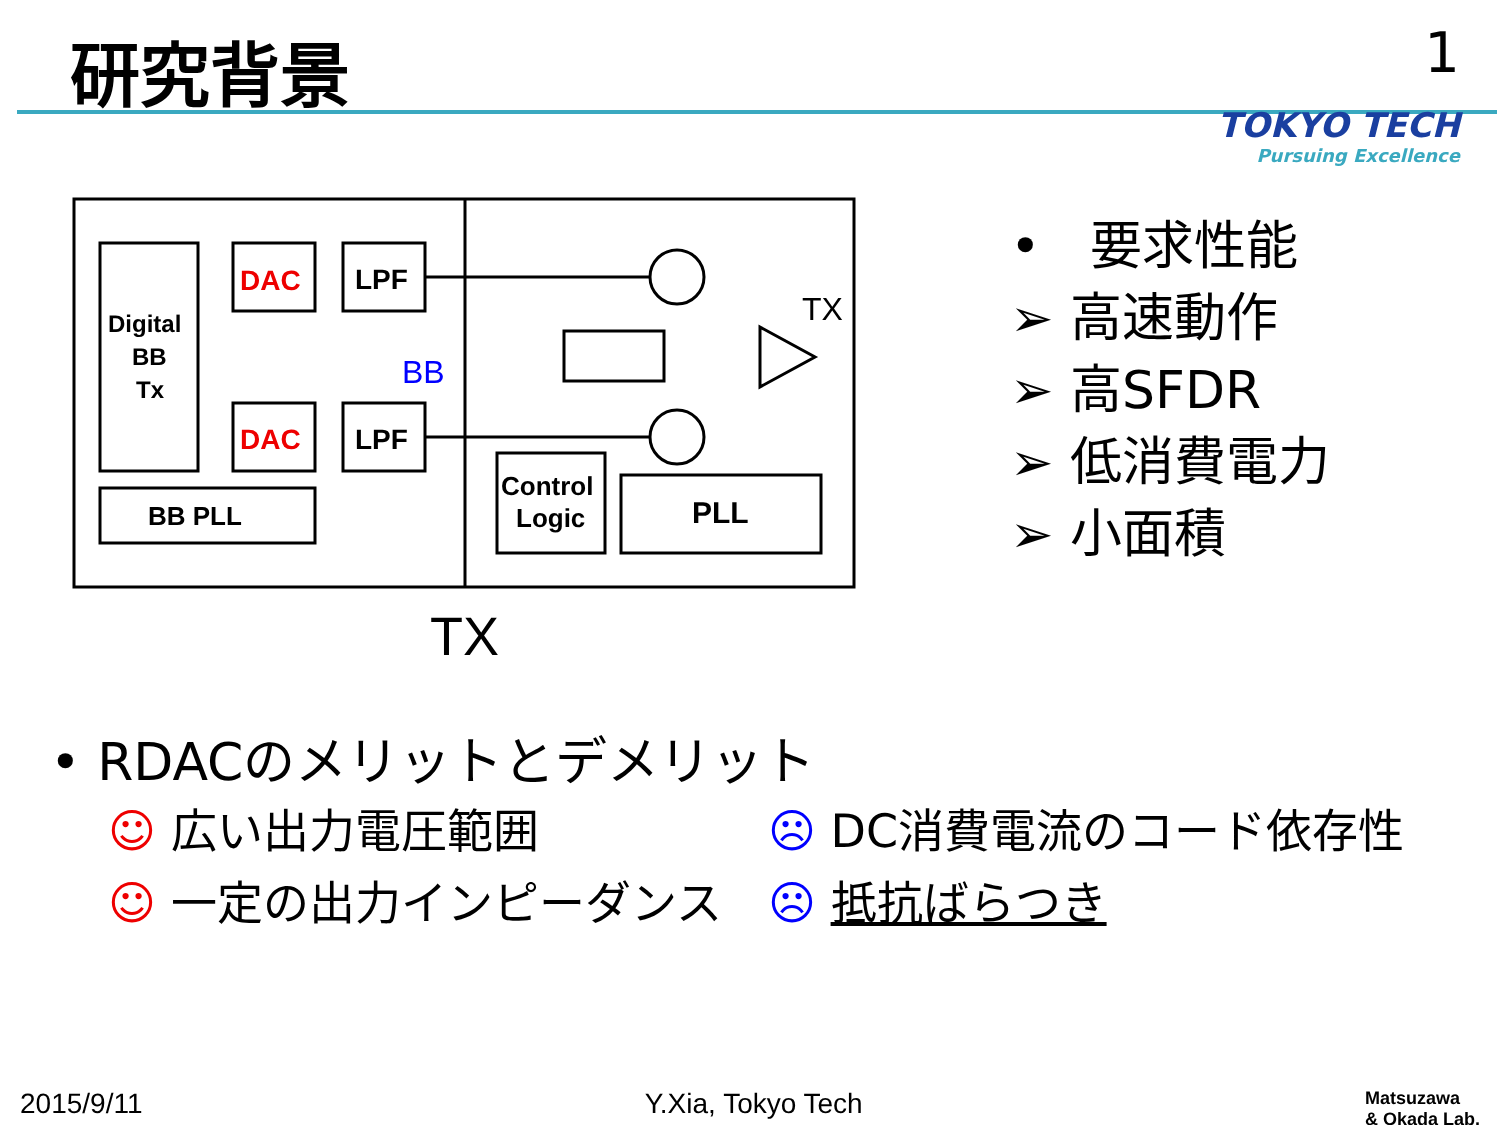研究背景
1
TOKYO TECH
Pursuing Excellence
DAC
DAC
LPF
LPF
Digital
BB
Tx
BB PLL
Control
Logic
PLL
BB
TX
TX
• 要求性能
➢ 高速動作
➢ 高SFDR
➢ 低消費電力
➢ 小面積
• RDACのメリットとデメリット
☺ 広い出力電圧範囲 ☹ DC消費電流のコード依存性
☺ 一定の出力インピーダンス ☹ 抵抗ばらつき
2015/9/11 Y.Xia, Tokyo Tech Matsuzawa
& Okada Lab.